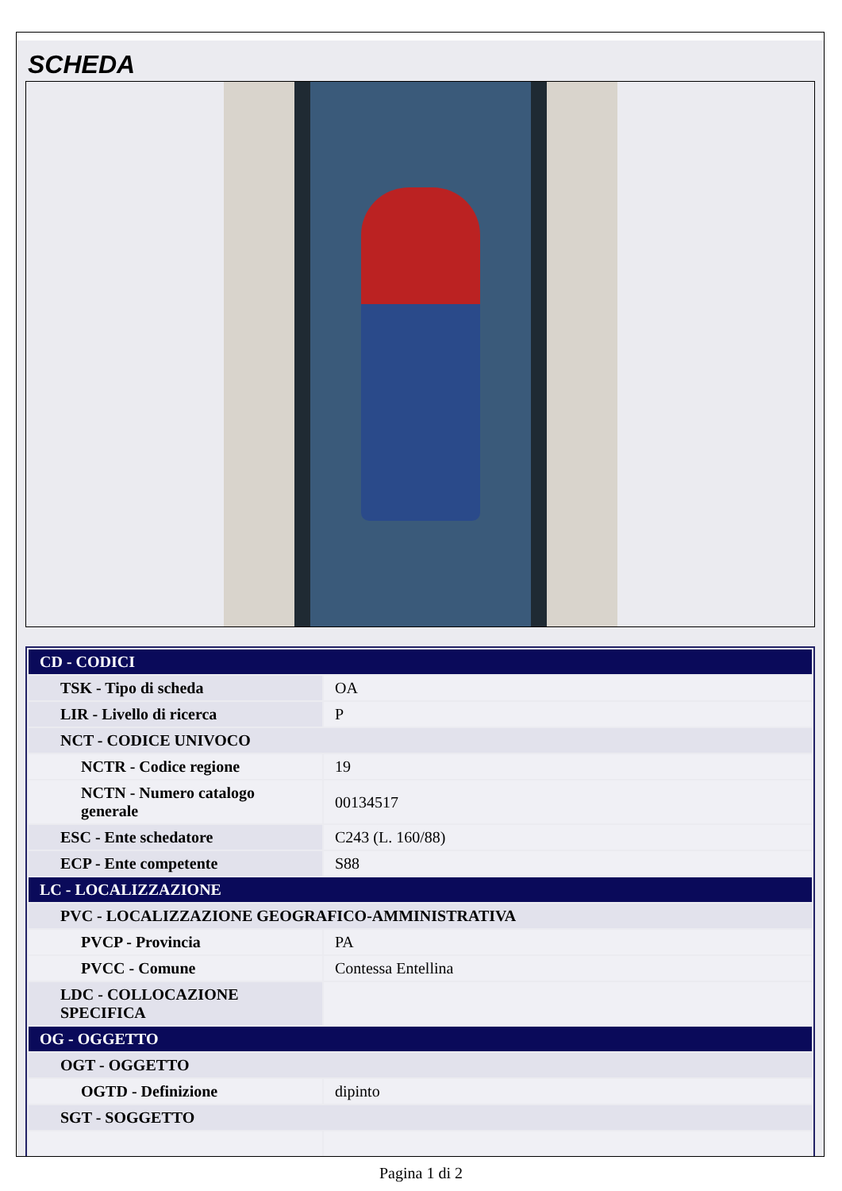SCHEDA
| CD - CODICI | |
| TSK - Tipo di scheda | OA |
| LIR - Livello di ricerca | P |
| NCT - CODICE UNIVOCO | |
| NCTR - Codice regione | 19 |
| NCTN - Numero catalogo generale | 00134517 |
| ESC - Ente schedatore | C243 (L. 160/88) |
| ECP - Ente competente | S88 |
| LC - LOCALIZZAZIONE | |
| PVC - LOCALIZZAZIONE GEOGRAFICO-AMMINISTRATIVA | |
| PVCP - Provincia | PA |
| PVCC - Comune | Contessa Entellina |
| LDC - COLLOCAZIONE SPECIFICA | |
| OG - OGGETTO | |
| OGT - OGGETTO | |
| OGTD - Definizione | dipinto |
| SGT - SOGGETTO | |
Pagina 1 di 2